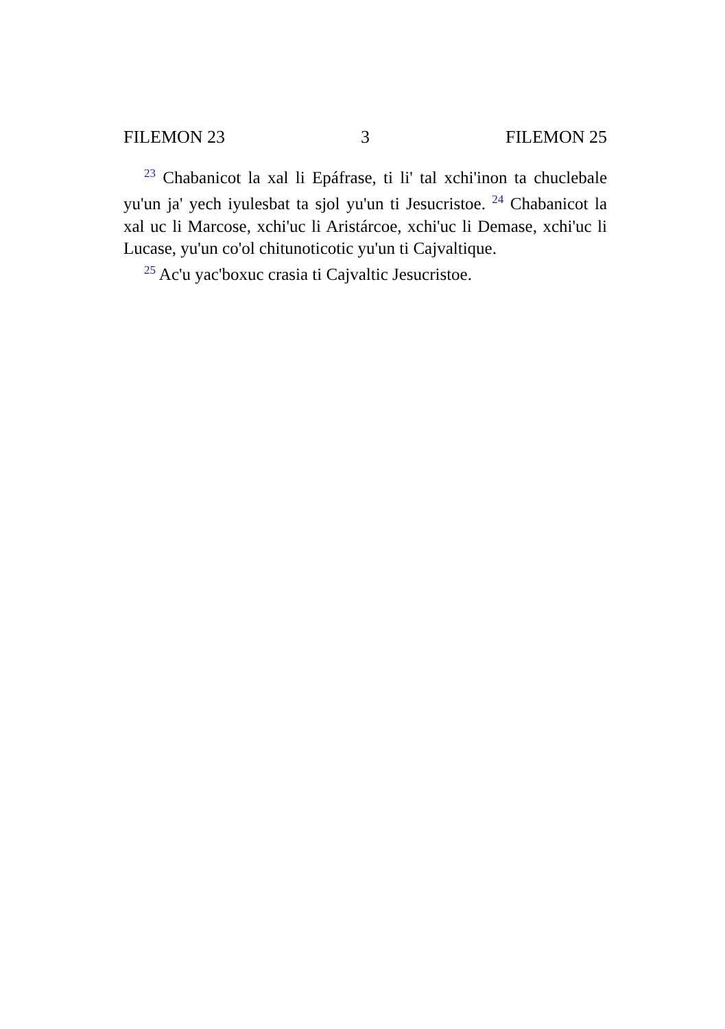FILEMON 23 3 FILEMON 25
<sup>23</sup> Chabanicot la xal li Epáfrase, ti li' tal xchi'inon ta chuclebale yu'un ja' yech iyulesbat ta sjol yu'un ti Jesucristoe. <sup>24</sup> Chabanicot la xal uc li Marcose, xchi'uc li Aristárcoe, xchi'uc li Demase, xchi'uc li Lucase, yu'un co'ol chitunoticotic yu'un ti Cajvaltique.
<sup>25</sup> Ac'u yac'boxuc crasia ti Cajvaltic Jesucristoe.